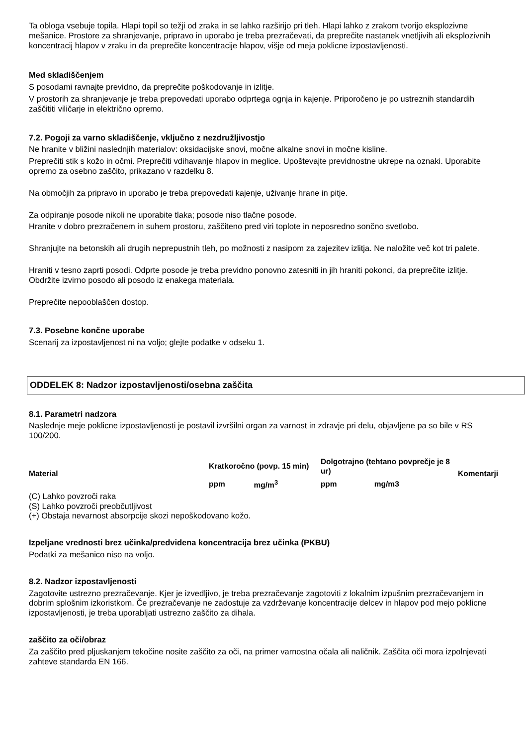Ta obloga vsebuje topila. Hlapi topil so težji od zraka in se lahko razširijo pri tleh. Hlapi lahko z zrakom tvorijo eksplozivne mešanice. Prostore za shranjevanje, pripravo in uporabo je treba prezračevati, da preprečite nastanek vnetljivih ali eksplozivnih koncentracij hlapov v zraku in da preprečite koncentracije hlapov, višje od meja poklicne izpostavljenosti.
Med skladiščenjem
S posodami ravnajte previdno, da preprečite poškodovanje in izlitje.
V prostorih za shranjevanje je treba prepovedati uporabo odprtega ognja in kajenje. Priporočeno je po ustreznih standardih zaščititi viličarje in električno opremo.
7.2. Pogoji za varno skladiščenje, vključno z nezdružljivostjo
Ne hranite v bližini naslednjih materialov: oksidacijske snovi, močne alkalne snovi in močne kisline.
Preprečiti stik s kožo in očmi. Preprečiti vdihavanje hlapov in meglice. Upoštevajte previdnostne ukrepe na oznaki. Uporabite opremo za osebno zaščito, prikazano v razdelku 8.
Na območjih za pripravo in uporabo je treba prepovedati kajenje, uživanje hrane in pitje.
Za odpiranje posode nikoli ne uporabite tlaka; posode niso tlačne posode.
Hranite v dobro prezračenem in suhem prostoru, zaščiteno pred viri toplote in neposredno sončno svetlobo.
Shranjujte na betonskih ali drugih neprepustnih tleh, po možnosti z nasipom za zajezitev izlitja. Ne naložite več kot tri palete.
Hraniti v tesno zaprti posodi. Odprte posode je treba previdno ponovno zatesniti in jih hraniti pokonci, da preprečite izlitje. Obdržite izvirno posodo ali posodo iz enakega materiala.
Preprečite nepooblaščen dostop.
7.3. Posebne končne uporabe
Scenarij za izpostavljenost ni na voljo; glejte podatke v odseku 1.
ODDELEK 8: Nadzor izpostavljenosti/osebna zaščita
8.1. Parametri nadzora
Naslednje meje poklicne izpostavljenosti je postavil izvršilni organ za varnost in zdravje pri delu, objavljene pa so bile v RS 100/200.
| Material | Kratkoročno (povp. 15 min) | | Dolgotrajno (tehtano povprečje je 8 ur) | | Komentarji |
| --- | --- | --- | --- | --- | --- |
| | ppm | mg/m<sup>3</sup> | ppm | mg/m3 | |
(C) Lahko povzroči raka
(S) Lahko povzroči preobčutljivost
(+) Obstaja nevarnost absorpcije skozi nepoškodovano kožo.
Izpeljane vrednosti brez učinka/predvidena koncentracija brez učinka (PKBU)
Podatki za mešanico niso na voljo.
8.2. Nadzor izpostavljenosti
Zagotovite ustrezno prezračevanje. Kjer je izvedljivo, je treba prezračevanje zagotoviti z lokalnim izpušnim prezračevanjem in dobrim splošnim izkoristkom. Če prezračevanje ne zadostuje za vzdrževanje koncentracije delcev in hlapov pod mejo poklicne izpostavljenosti, je treba uporabljati ustrezno zaščito za dihala.
zaščito za oči/obraz
Za zaščito pred pljuskanjem tekočine nosite zaščito za oči, na primer varnostna očala ali naličnik. Zaščita oči mora izpolnjevati zahteve standarda EN 166.